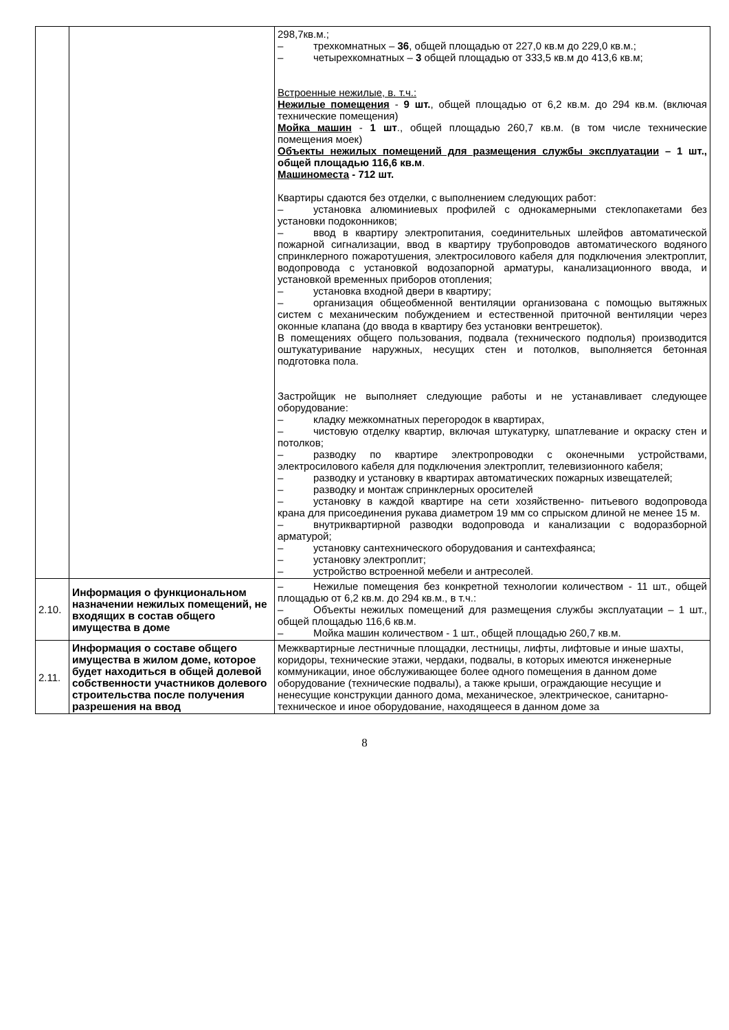| | | 298,7кв.м.; – трехкомнатных – 36 , общей площадью от 227,0 кв.м до 229,0 кв.м.; – четырехкомнатных – 3 общей площадью от 333,5 кв.м до 413,6 кв.м; Встроенные нежилые, в. т.ч.: Нежилые помещения - 9 шт. , общей площадью от 6,2 кв.м. до 294 кв.м. (включая технические помещения) Мойка машин - 1 шт ., общей площадью 260,7 кв.м. (в том числе технические помещения моек) Объекты нежилых помещений для размещения службы эксплуатации – 1 шт., общей площадью 116,6 кв.м . Машиноместа - 712 шт. Квартиры сдаются без отделки, с выполнением следующих работ: – установка алюминиевых профилей с однокамерными стеклопакетами без установки подоконников; – ввод в квартиру электропитания, соединительных шлейфов автоматической пожарной сигнализации, ввод в квартиру трубопроводов автоматического водяного спринклерного пожаротушения, электросилового кабеля для подключения электроплит, водопровода с установкой водозапорной арматуры, канализационного ввода, и установкой временных приборов отопления; – установка входной двери в квартиру; – организация общеобменной вентиляции организована с помощью вытяжных систем с механическим побуждением и естественной приточной вентиляции через оконные клапана (до ввода в квартиру без установки вентрешеток). В помещениях общего пользования, подвала (технического подполья) производится оштукатуривание наружных, несущих стен и потолков, выполняется бетонная подготовка пола. Застройщик не выполняет следующие работы и не устанавливает следующее оборудование: – кладку межкомнатных перегородок в квартирах, – чистовую отделку квартир, включая штукатурку, шпатлевание и окраску стен и потолков; – разводку по квартире электропроводки с оконечными устройствами, электросилового кабеля для подключения электроплит, телевизионного кабеля; – разводку и установку в квартирах автоматических пожарных извещателей; – разводку и монтаж спринклерных оросителей – установку в каждой квартире на сети хозяйственно- питьевого водопровода крана для присоединения рукава диаметром 19 мм со спрыском длиной не менее 15 м. – внутриквартирной разводки водопровода и канализации с водоразборной арматурой; – установку сантехнического оборудования и сантехфаянса; – установку электроплит; – устройство встроенной мебели и антресолей. |
| 2.10. | Информация о функциональном назначении нежилых помещений, не входящих в состав общего имущества в доме | – Нежилые помещения без конкретной технологии количеством - 11 шт., общей площадью от 6,2 кв.м. до 294 кв.м., в т.ч.: – Объекты нежилых помещений для размещения службы эксплуатации – 1 шт., общей площадью 116,6 кв.м. – Мойка машин количеством - 1 шт., общей площадью 260,7 кв.м. |
| 2.11. | Информация о составе общего имущества в жилом доме, которое будет находиться в общей долевой собственности участников долевого строительства после получения разрешения на ввод | Межквартирные лестничные площадки, лестницы, лифты, лифтовые и иные шахты, коридоры, технические этажи, чердаки, подвалы, в которых имеются инженерные коммуникации, иное обслуживающее более одного помещения в данном доме оборудование (технические подвалы), а также крыши, ограждающие несущие и ненесущие конструкции данного дома, механическое, электрическое, санитарно-техническое и иное оборудование, находящееся в данном доме за |
8